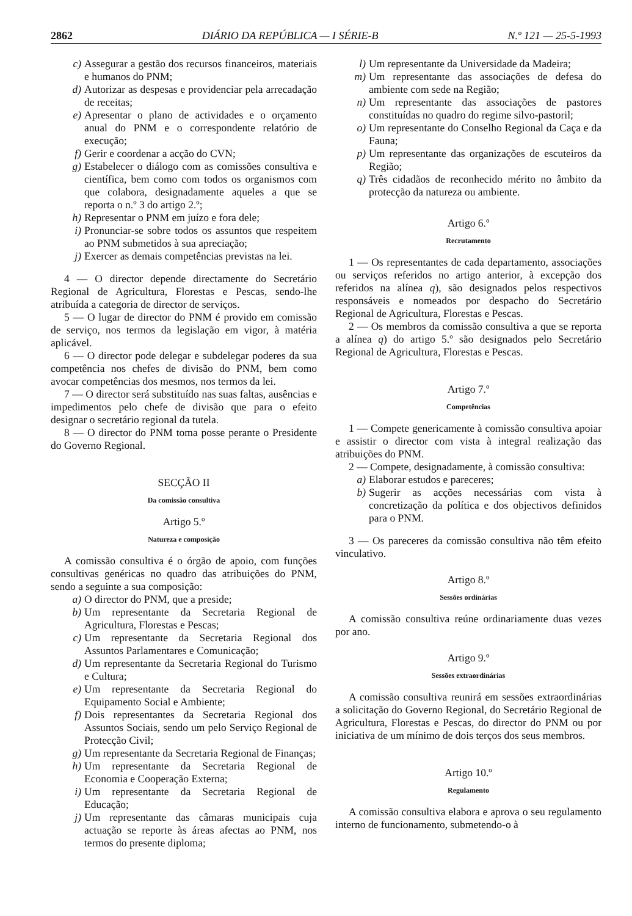2862 DIÁRIO DA REPÚBLICA — I SÉRIE-B N.º 121 — 25-5-1993
c) Assegurar a gestão dos recursos financeiros, materiais e humanos do PNM;
d) Autorizar as despesas e providenciar pela arrecadação de receitas;
e) Apresentar o plano de actividades e o orçamento anual do PNM e o correspondente relatório de execução;
f) Gerir e coordenar a acção do CVN;
g) Estabelecer o diálogo com as comissões consultiva e científica, bem como com todos os organismos com que colabora, designadamente aqueles a que se reporta o n.º 3 do artigo 2.º;
h) Representar o PNM em juízo e fora dele;
i) Pronunciar-se sobre todos os assuntos que respeitem ao PNM submetidos à sua apreciação;
j) Exercer as demais competências previstas na lei.
4 — O director depende directamente do Secretário Regional de Agricultura, Florestas e Pescas, sendo-lhe atribuída a categoria de director de serviços.
5 — O lugar de director do PNM é provido em comissão de serviço, nos termos da legislação em vigor, à matéria aplicável.
6 — O director pode delegar e subdelegar poderes da sua competência nos chefes de divisão do PNM, bem como avocar competências dos mesmos, nos termos da lei.
7 — O director será substituído nas suas faltas, ausências e impedimentos pelo chefe de divisão que para o efeito designar o secretário regional da tutela.
8 — O director do PNM toma posse perante o Presidente do Governo Regional.
SECÇÃO II
Da comissão consultiva
Artigo 5.º
Natureza e composição
A comissão consultiva é o órgão de apoio, com funções consultivas genéricas no quadro das atribuições do PNM, sendo a seguinte a sua composição:
a) O director do PNM, que a preside;
b) Um representante da Secretaria Regional de Agricultura, Florestas e Pescas;
c) Um representante da Secretaria Regional dos Assuntos Parlamentares e Comunicação;
d) Um representante da Secretaria Regional do Turismo e Cultura;
e) Um representante da Secretaria Regional do Equipamento Social e Ambiente;
f) Dois representantes da Secretaria Regional dos Assuntos Sociais, sendo um pelo Serviço Regional de Protecção Civil;
g) Um representante da Secretaria Regional de Finanças;
h) Um representante da Secretaria Regional de Economia e Cooperação Externa;
i) Um representante da Secretaria Regional de Educação;
j) Um representante das câmaras municipais cuja actuação se reporte às áreas afectas ao PNM, nos termos do presente diploma;
l) Um representante da Universidade da Madeira;
m) Um representante das associações de defesa do ambiente com sede na Região;
n) Um representante das associações de pastores constituídas no quadro do regime silvo-pastoril;
o) Um representante do Conselho Regional da Caça e da Fauna;
p) Um representante das organizações de escuteiros da Região;
q) Três cidadãos de reconhecido mérito no âmbito da protecção da natureza ou ambiente.
Artigo 6.º
Recrutamento
1 — Os representantes de cada departamento, associações ou serviços referidos no artigo anterior, à excepção dos referidos na alínea q), são designados pelos respectivos responsáveis e nomeados por despacho do Secretário Regional de Agricultura, Florestas e Pescas.
2 — Os membros da comissão consultiva a que se reporta a alínea q) do artigo 5.º são designados pelo Secretário Regional de Agricultura, Florestas e Pescas.
Artigo 7.º
Competências
1 — Compete genericamente à comissão consultiva apoiar e assistir o director com vista à integral realização das atribuições do PNM.
2 — Compete, designadamente, à comissão consultiva:
a) Elaborar estudos e pareceres;
b) Sugerir as acções necessárias com vista à concretização da política e dos objectivos definidos para o PNM.
3 — Os pareceres da comissão consultiva não têm efeito vinculativo.
Artigo 8.º
Sessões ordinárias
A comissão consultiva reúne ordinariamente duas vezes por ano.
Artigo 9.º
Sessões extraordinárias
A comissão consultiva reunirá em sessões extraordinárias a solicitação do Governo Regional, do Secretário Regional de Agricultura, Florestas e Pescas, do director do PNM ou por iniciativa de um mínimo de dois terços dos seus membros.
Artigo 10.º
Regulamento
A comissão consultiva elabora e aprova o seu regulamento interno de funcionamento, submetendo-o à